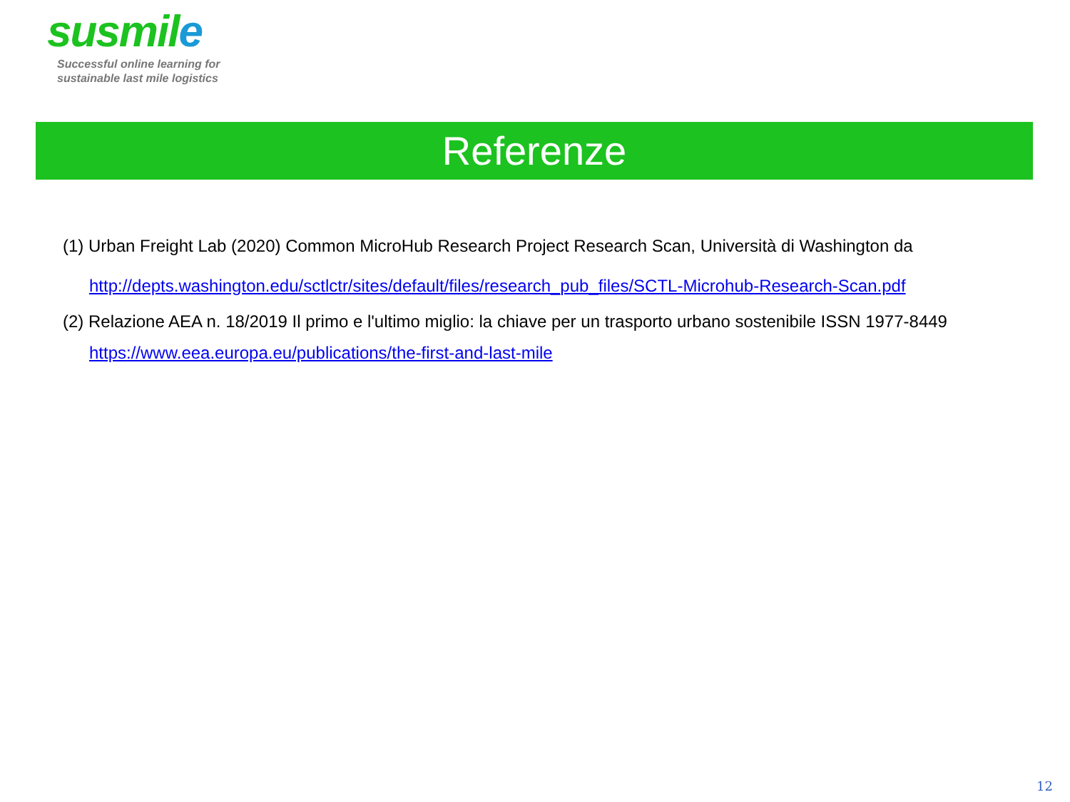susmile
Successful online learning for
sustainable last mile logistics
Referenze
(1) Urban Freight Lab (2020) Common MicroHub Research Project Research Scan, Università di Washington da
http://depts.washington.edu/sctlctr/sites/default/files/research_pub_files/SCTL-Microhub-Research-Scan.pdf
(2) Relazione AEA n. 18/2019 Il primo e l'ultimo miglio: la chiave per un trasporto urbano sostenibile ISSN 1977-8449
https://www.eea.europa.eu/publications/the-first-and-last-mile
12